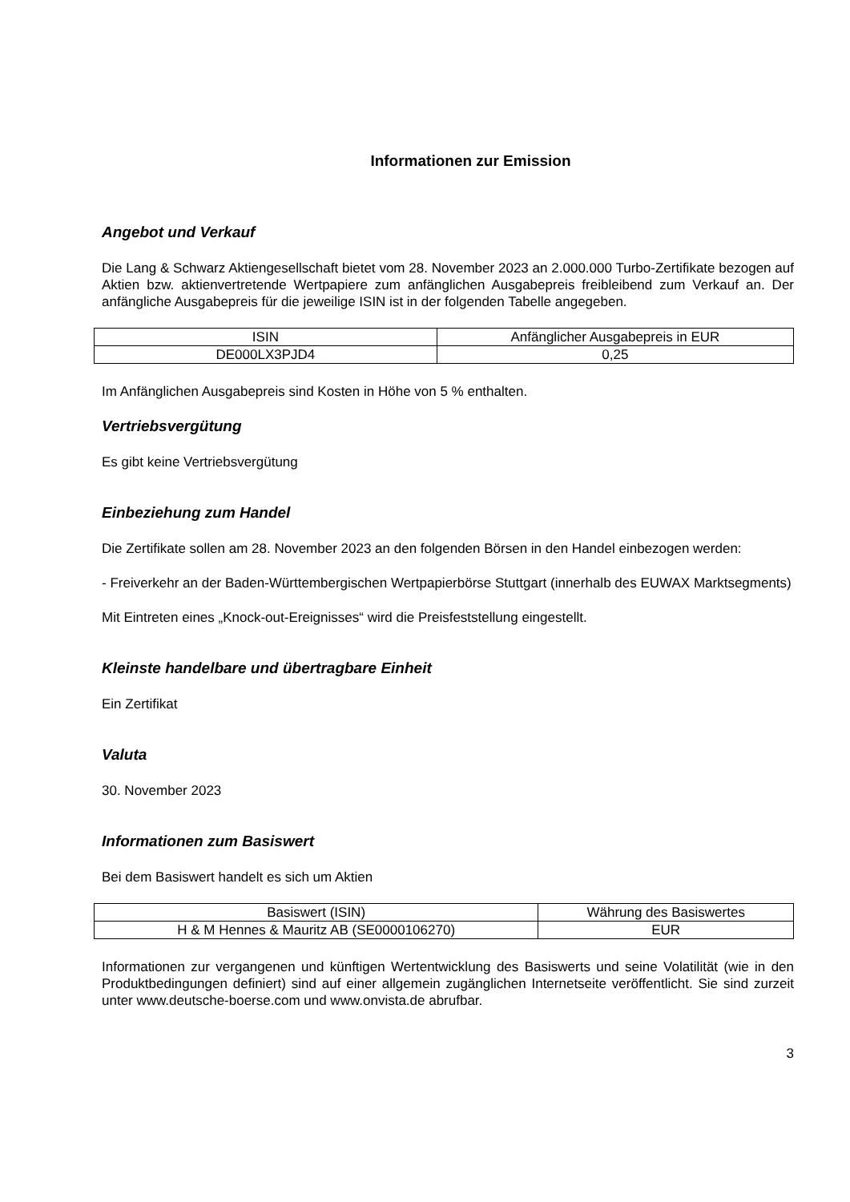Informationen zur Emission
Angebot und Verkauf
Die Lang & Schwarz Aktiengesellschaft bietet vom 28. November 2023 an 2.000.000 Turbo-Zertifikate bezogen auf Aktien bzw. aktienvertretende Wertpapiere zum anfänglichen Ausgabepreis freibleibend zum Verkauf an. Der anfängliche Ausgabepreis für die jeweilige ISIN ist in der folgenden Tabelle angegeben.
| ISIN | Anfänglicher Ausgabepreis in EUR |
| --- | --- |
| DE000LX3PJD4 | 0,25 |
Im Anfänglichen Ausgabepreis sind Kosten in Höhe von 5 % enthalten.
Vertriebsvergütung
Es gibt keine Vertriebsvergütung
Einbeziehung zum Handel
Die Zertifikate sollen am 28. November 2023 an den folgenden Börsen in den Handel einbezogen werden:
- Freiverkehr an der Baden-Württembergischen Wertpapierbörse Stuttgart (innerhalb des EUWAX Marktsegments)
Mit Eintreten eines „Knock-out-Ereignisses“ wird die Preisfeststellung eingestellt.
Kleinste handelbare und übertragbare Einheit
Ein Zertifikat
Valuta
30. November 2023
Informationen zum Basiswert
Bei dem Basiswert handelt es sich um Aktien
| Basiswert (ISIN) | Währung des Basiswertes |
| --- | --- |
| H & M Hennes & Mauritz AB (SE0000106270) | EUR |
Informationen zur vergangenen und künftigen Wertentwicklung des Basiswerts und seine Volatilität (wie in den Produktbedingungen definiert) sind auf einer allgemein zugänglichen Internetseite veröffentlicht. Sie sind zurzeit unter www.deutsche-boerse.com und www.onvista.de abrufbar.
3